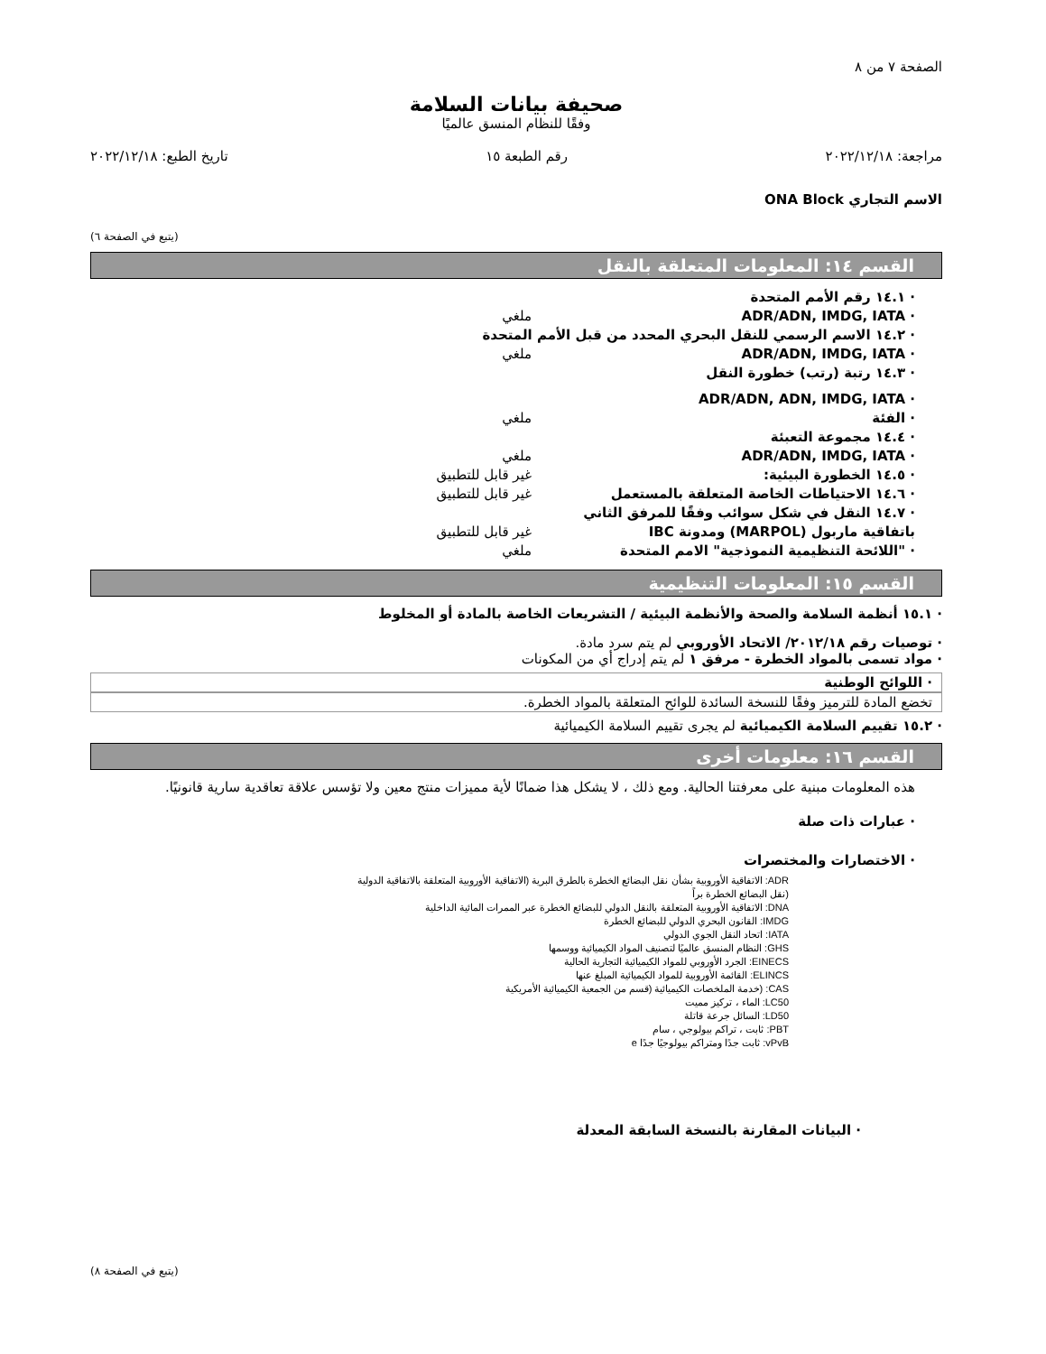الصفحة ٧ من ٨
صحيفة بيانات السلامة
وفقًا للنظام المنسق عالميًا
مراجعة: ٢٠٢٢/١٢/١٨ رقم الطبعة ١٥ تاريخ الطبع: ٢٠٢٢/١٢/١٨
الاسم التجاري ONA Block
(يتبع في الصفحة ٦)
القسم ١٤: المعلومات المتعلقة بالنقل
· ١٤.١ رقم الأمم المتحدة
· ADR/ADN, IMDG, IATA ملغي
· ١٤.٢ الاسم الرسمي للنقل البحري المحدد من قبل الأمم المتحدة
· ADR/ADN, IMDG, IATA ملغي
· ١٤.٣ رتبة (رتب) خطورة النقل
· ADR/ADN, ADN, IMDG, IATA
· الفئة ملغي
· ١٤.٤ مجموعة التعبئة
· ADR/ADN, IMDG, IATA ملغي
· ١٤.٥ الخطورة البيئية: غير قابل للتطبيق
· ١٤.٦ الاحتياطات الخاصة المتعلقة بالمستعمل غير قابل للتطبيق
· ١٤.٧ النقل في شكل سوائب وفقًا للمرفق الثاني باتفاقية ماربول (MARPOL) ومدونة IBC غير قابل للتطبيق
· "اللائحة التنظيمية النموذجية" الامم المتحدة ملغي
القسم ١٥: المعلومات التنظيمية
· ١٥.١ أنظمة السلامة والصحة والأنظمة البيئية / التشريعات الخاصة بالمادة أو المخلوط
· توصيات رقم ٢٠١٢/١٨/ الاتحاد الأوروبي لم يتم سرد مادة.
· مواد تسمى بالمواد الخطرة - مرفق ١ لم يتم إدراج أي من المكونات
· اللوائح الوطنية
تخضع المادة للترميز وفقًا للنسخة السائدة للوائح المتعلقة بالمواد الخطرة.
· ١٥.٢ تقييم السلامة الكيميائية لم يجرى تقييم السلامة الكيميائية
القسم ١٦: معلومات أخرى
هذه المعلومات مبنية على معرفتنا الحالية. ومع ذلك ، لا يشكل هذا ضمانًا لأية مميزات منتج معين ولا تؤسس علاقة تعاقدية سارية قانونيًا.
· عبارات ذات صلة
· الاختصارات والمختصرات
ADR: الاتفاقية الأوروبية بشأن نقل البضائع الخطرة بالطرق البرية (الاتفاقية الأوروبية المتعلقة بالاتفاقية الدولية
(نقل البضائع الخطرة براً
DNA: الاتفاقية الأوروبية المتعلقة بالنقل الدولي للبضائع الخطرة عبر الممرات المائية الداخلية
IMDG: القانون البحري الدولي للبضائع الخطرة
IATA: اتحاد النقل الجوي الدولي
GHS: النظام المنسق عالميًا لتصنيف المواد الكيميائية ووسمها
EINECS: الجرد الأوروبي للمواد الكيميائية التجارية الحالية
ELINCS: القائمة الأوروبية للمواد الكيميائية المبلغ عنها
CAS: (خدمة الملخصات الكيميائية (قسم من الجمعية الكيميائية الأمريكية
LC50: الماء ، تركيز مميت
LD50: السائل جرعة قاتلة
PBT: ثابت ، تراكم بيولوجي ، سام
vPvB: ثابت جدًا ومتراكم بيولوجيًا جدًا e
· البيانات المقارنة بالنسخة السابقة المعدلة
(يتبع في الصفحة ٨)